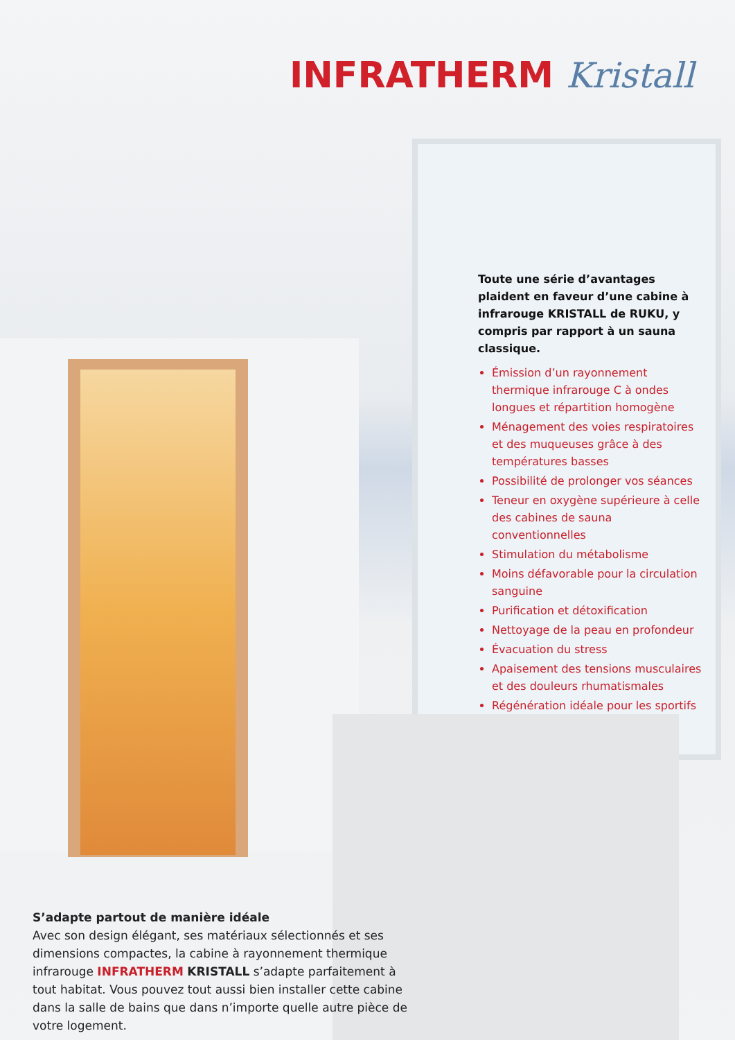INFRATHERM Kristall
Toute une série d’avantages plaident en faveur d’une cabine à infrarouge KRISTALL de RUKU, y compris par rapport à un sauna classique.
Émission d’un rayonnement thermique infrarouge C à ondes longues et répartition homogène
Ménagement des voies respiratoires et des muqueuses grâce à des températures basses
Possibilité de prolonger vos séances
Teneur en oxygène supérieure à celle des cabines de sauna conventionnelles
Stimulation du métabolisme
Moins défavorable pour la circulation sanguine
Purification et détoxification
Nettoyage de la peau en profondeur
Évacuation du stress
Apaisement des tensions musculaires et des douleurs rhumatismales
Régénération idéale pour les sportifs
S’adapte partout de manière idéale
Avec son design élégant, ses matériaux sélectionnés et ses dimensions compactes, la cabine à rayonnement thermique infrarouge INFRATHERM KRISTALL s’adapte parfaitement à tout habitat. Vous pouvez tout aussi bien installer cette cabine dans la salle de bains que dans n’importe quelle autre pièce de votre logement.